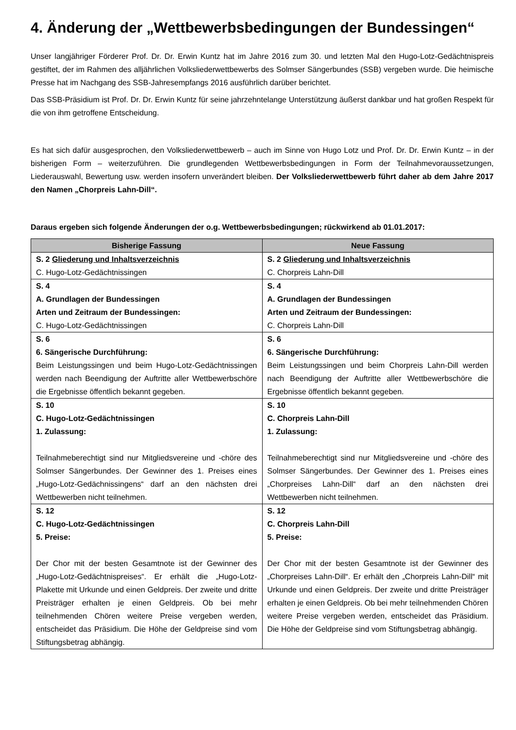4. Änderung der „Wettbewerbsbedingungen der Bundessingen“
Unser langjähriger Förderer Prof. Dr. Dr. Erwin Kuntz hat im Jahre 2016 zum 30. und letzten Mal den Hugo-Lotz-Gedächtnispreis gestiftet, der im Rahmen des alljährlichen Volksliederwettbewerbs des Solmser Sängerbundes (SSB) vergeben wurde. Die heimische Presse hat im Nachgang des SSB-Jahresempfangs 2016 ausführlich darüber berichtet.
Das SSB-Präsidium ist Prof. Dr. Dr. Erwin Kuntz für seine jahrzehntelange Unterstützung äußerst dankbar und hat großen Respekt für die von ihm getroffene Entscheidung.
Es hat sich dafür ausgesprochen, den Volksliederwettbewerb – auch im Sinne von Hugo Lotz und Prof. Dr. Dr. Erwin Kuntz – in der bisherigen Form – weiterzuführen. Die grundlegenden Wettbewerbsbedingungen in Form der Teilnahmevoraussetzungen, Liederauswahl, Bewertung usw. werden insofern unverändert bleiben. Der Volksliederwettbewerb führt daher ab dem Jahre 2017 den Namen „Chorpreis Lahn-Dill“.
Daraus ergeben sich folgende Änderungen der o.g. Wettbewerbsbedingungen; rückwirkend ab 01.01.2017:
| Bisherige Fassung | Neue Fassung |
| --- | --- |
| S. 2 Gliederung und Inhaltsverzeichnis C. Hugo-Lotz-Gedächtnissingen | S. 2 Gliederung und Inhaltsverzeichnis C. Chorpreis Lahn-Dill |
| S. 4 A. Grundlagen der Bundessingen Arten und Zeitraum der Bundessingen: C. Hugo-Lotz-Gedächtnissingen | S. 4 A. Grundlagen der Bundessingen Arten und Zeitraum der Bundessingen: C. Chorpreis Lahn-Dill |
| S. 6 6. Sängerische Durchführung: Beim Leistungssingen und beim Hugo-Lotz-Gedächtnissingen werden nach Beendigung der Auftritte aller Wettbewerbschöre die Ergebnisse öffentlich bekannt gegeben. | S. 6 6. Sängerische Durchführung: Beim Leistungssingen und beim Chorpreis Lahn-Dill werden nach Beendigung der Auftritte aller Wettbewerbschöre die Ergebnisse öffentlich bekannt gegeben. |
| S. 10 C. Hugo-Lotz-Gedächtnissingen 1. Zulassung: Teilnahmeberechtigt sind nur Mitgliedsvereine und -chöre des Solmser Sängerbundes. Der Gewinner des 1. Preises eines „Hugo-Lotz-Gedächnissingens“ darf an den nächsten drei Wettbewerben nicht teilnehmen. | S. 10 C. Chorpreis Lahn-Dill 1. Zulassung: Teilnahmeberechtigt sind nur Mitgliedsvereine und -chöre des Solmser Sängerbundes. Der Gewinner des 1. Preises eines „Chorpreises Lahn-Dill“ darf an den nächsten drei Wettbewerben nicht teilnehmen. |
| S. 12 C. Hugo-Lotz-Gedächtnissingen 5. Preise: Der Chor mit der besten Gesamtnote ist der Gewinner des „Hugo-Lotz-Gedächtnispreises“. Er erhält die „Hugo-Lotz-Plakette mit Urkunde und einen Geldpreis. Der zweite und dritte Preisträger erhalten je einen Geldpreis. Ob bei mehr teilnehmenden Chören weitere Preise vergeben werden, entscheidet das Präsidium. Die Höhe der Geldpreise sind vom Stiftungsbetrag abhängig. | S. 12 C. Chorpreis Lahn-Dill 5. Preise: Der Chor mit der besten Gesamtnote ist der Gewinner des „Chorpreises Lahn-Dill“. Er erhält den „Chorpreis Lahn-Dill“ mit Urkunde und einen Geldpreis. Der zweite und dritte Preisträger erhalten je einen Geldpreis. Ob bei mehr teilnehmenden Chören weitere Preise vergeben werden, entscheidet das Präsidium. Die Höhe der Geldpreise sind vom Stiftungsbetrag abhängig. |